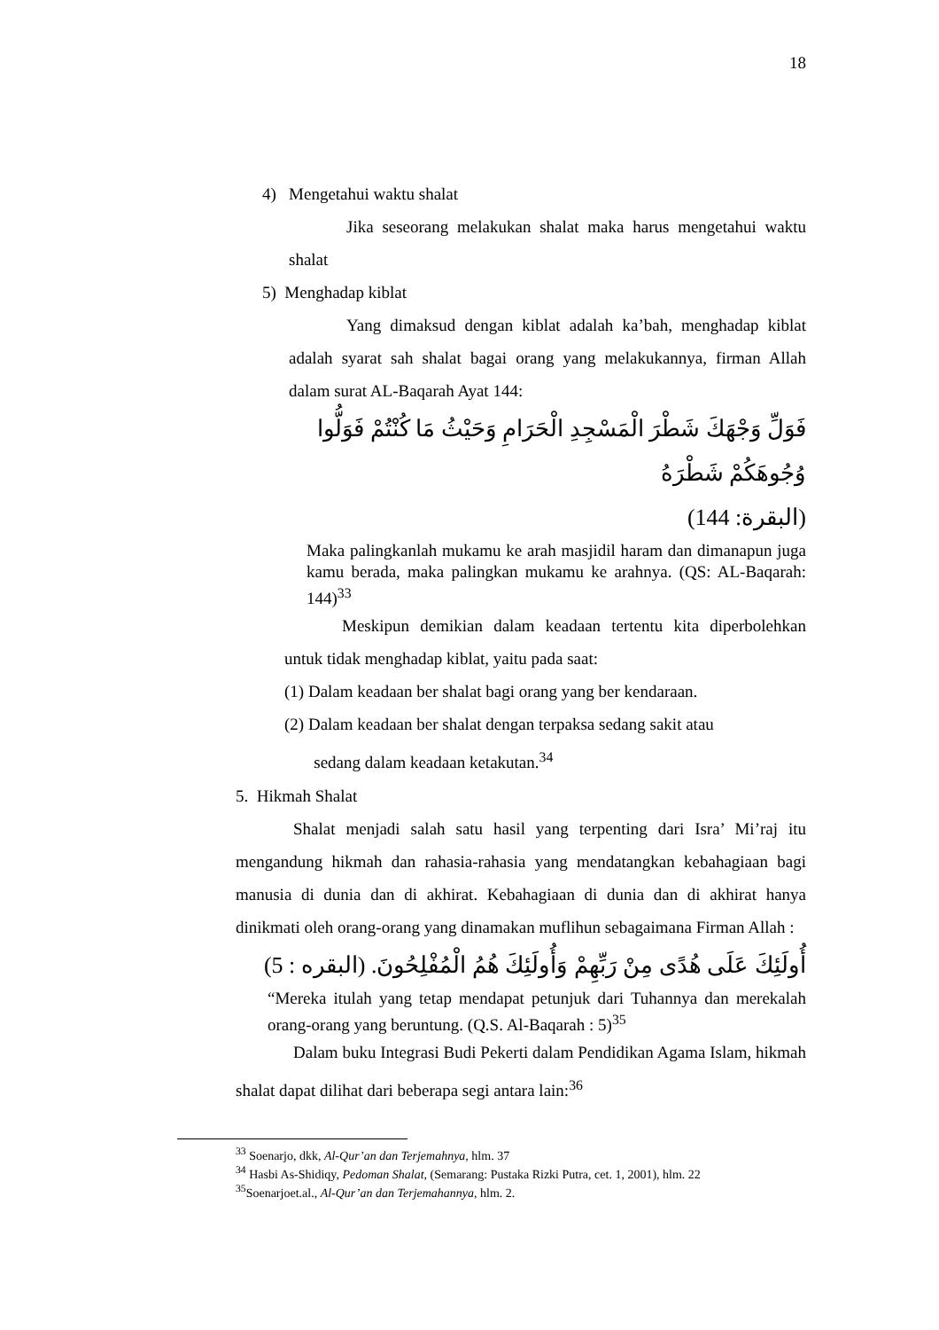18
4) Mengetahui waktu shalat
Jika seseorang melakukan shalat maka harus mengetahui waktu shalat
5) Menghadap kiblat
Yang dimaksud dengan kiblat adalah ka’bah, menghadap kiblat adalah syarat sah shalat bagai orang yang melakukannya, firman Allah dalam surat AL-Baqarah Ayat 144:
فَوَلِّ وَجْهَكَ شَطْرَ الْمَسْجِدِ الْحَرَامِ وَحَيْثُ مَا كُنْتُمْ فَوَلُّوا وُجُوهَكُمْ شَطْرَهُ
(البقرة: 144)
Maka palingkanlah mukamu ke arah masjidil haram dan dimanapun juga kamu berada, maka palingkan mukamu ke arahnya. (QS: AL-Baqarah: 144)<sup>33</sup>
Meskipun demikian dalam keadaan tertentu kita diperbolehkan untuk tidak menghadap kiblat, yaitu pada saat:
(1) Dalam keadaan ber shalat bagi orang yang ber kendaraan.
(2) Dalam keadaan ber shalat dengan terpaksa sedang sakit atau
sedang dalam keadaan ketakutan.<sup>34</sup>
5. Hikmah Shalat
Shalat menjadi salah satu hasil yang terpenting dari Isra’ Mi’raj itu mengandung hikmah dan rahasia-rahasia yang mendatangkan kebahagiaan bagi manusia di dunia dan di akhirat. Kebahagiaan di dunia dan di akhirat hanya dinikmati oleh orang-orang yang dinamakan muflihun sebagaimana Firman Allah :
أُولَئِكَ عَلَى هُدًى مِنْ رَبِّهِمْ وَأُولَئِكَ هُمُ الْمُفْلِحُونَ. (البقره : 5)
“Mereka itulah yang tetap mendapat petunjuk dari Tuhannya dan merekalah orang-orang yang beruntung. (Q.S. Al-Baqarah : 5)<sup>35</sup>
Dalam buku Integrasi Budi Pekerti dalam Pendidikan Agama Islam, hikmah shalat dapat dilihat dari beberapa segi antara lain:<sup>36</sup>
<sup>33</sup> Soenarjo, dkk, Al-Qur’an dan Terjemahnya, hlm. 37
<sup>34</sup> Hasbi As-Shidiqy, Pedoman Shalat, (Semarang: Pustaka Rizki Putra, cet. 1, 2001), hlm. 22
<sup>35</sup> Soenarjoet.al., Al-Qur’an dan Terjemahannya, hlm. 2.